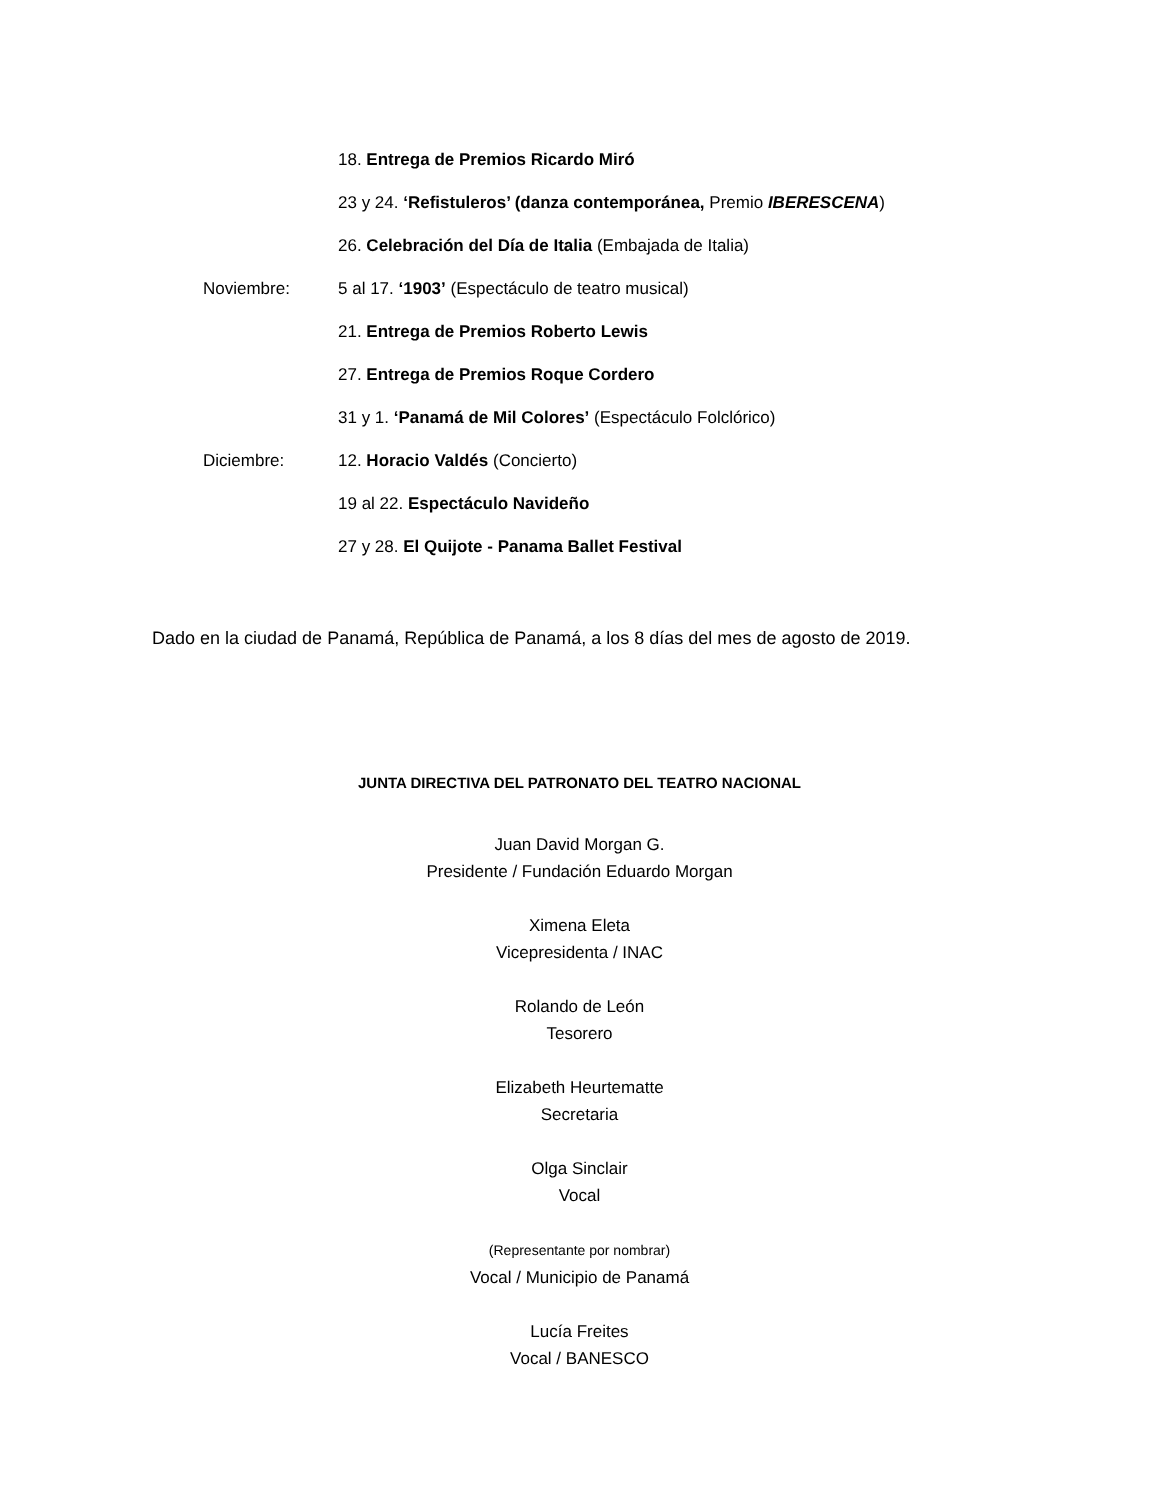18. Entrega de Premios Ricardo Miró
23 y 24. ‘Refistuleros’ (danza contemporánea, Premio IBERESCENA)
26. Celebración del Día de Italia (Embajada de Italia)
Noviembre: 5 al 17. ‘1903’ (Espectáculo de teatro musical)
21. Entrega de Premios Roberto Lewis
27. Entrega de Premios Roque Cordero
31 y 1. ‘Panamá de Mil Colores’ (Espectáculo Folclórico)
Diciembre: 12. Horacio Valdés (Concierto)
19 al 22. Espectáculo Navideño
27 y 28. El Quijote - Panama Ballet Festival
Dado en la ciudad de Panamá, República de Panamá, a los 8 días del mes de agosto de 2019.
JUNTA DIRECTIVA DEL PATRONATO DEL TEATRO NACIONAL
Juan David Morgan G.
Presidente / Fundación Eduardo Morgan
Ximena Eleta
Vicepresidenta / INAC
Rolando de León
Tesorero
Elizabeth Heurtematte
Secretaria
Olga Sinclair
Vocal
(Representante por nombrar)
Vocal / Municipio de Panamá
Lucía Freites
Vocal / BANESCO